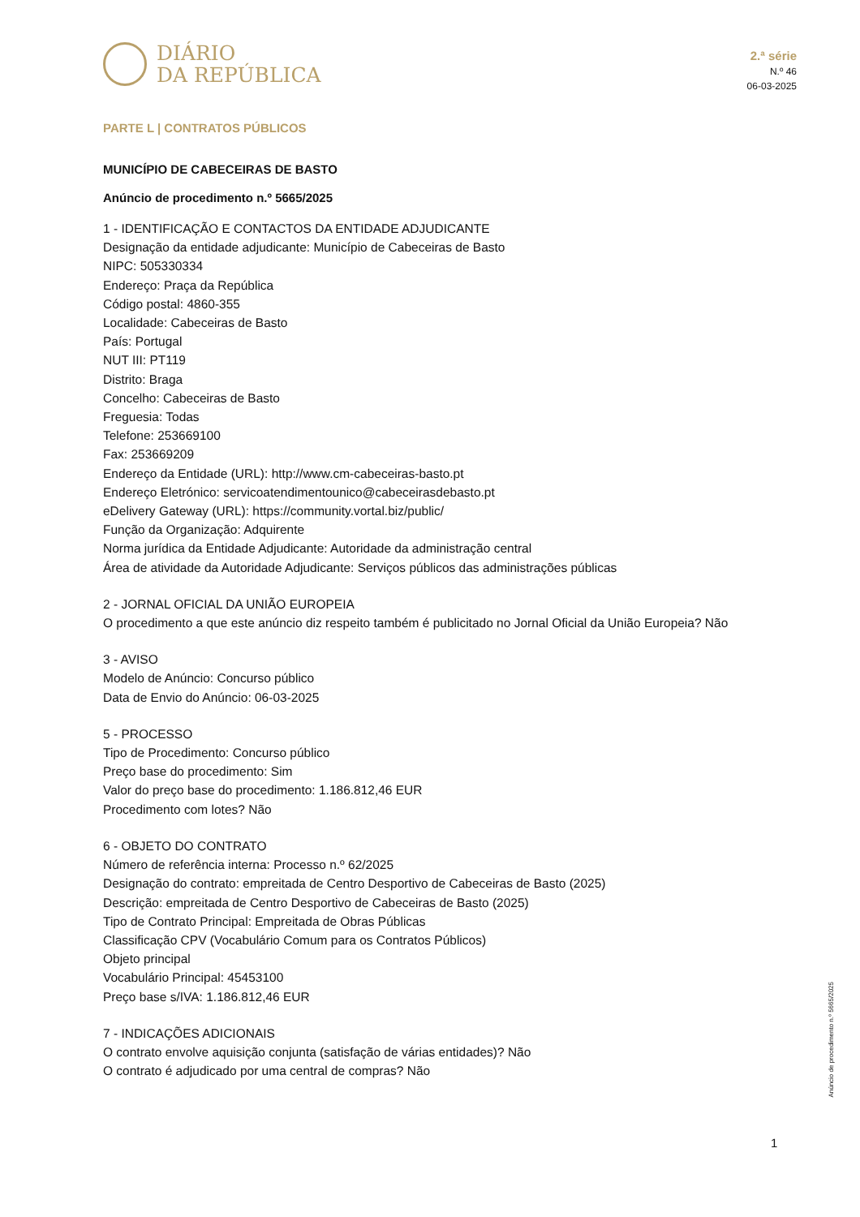DIÁRIO
DA REPÚBLICA
2.ª série
N.º 46
06-03-2025
PARTE L | CONTRATOS PÚBLICOS
MUNICÍPIO DE CABECEIRAS DE BASTO
Anúncio de procedimento n.º 5665/2025
1 - IDENTIFICAÇÃO E CONTACTOS DA ENTIDADE ADJUDICANTE
Designação da entidade adjudicante: Município de Cabeceiras de Basto
NIPC: 505330334
Endereço: Praça da República
Código postal: 4860-355
Localidade: Cabeceiras de Basto
País: Portugal
NUT III: PT119
Distrito: Braga
Concelho: Cabeceiras de Basto
Freguesia: Todas
Telefone: 253669100
Fax: 253669209
Endereço da Entidade (URL): http://www.cm-cabeceiras-basto.pt
Endereço Eletrónico: servicoatendimentounico@cabeceirasdebasto.pt
eDelivery Gateway (URL): https://community.vortal.biz/public/
Função da Organização: Adquirente
Norma jurídica da Entidade Adjudicante: Autoridade da administração central
Área de atividade da Autoridade Adjudicante: Serviços públicos das administrações públicas
2 - JORNAL OFICIAL DA UNIÃO EUROPEIA
O procedimento a que este anúncio diz respeito também é publicitado no Jornal Oficial da União Europeia? Não
3 - AVISO
Modelo de Anúncio: Concurso público
Data de Envio do Anúncio: 06-03-2025
5 - PROCESSO
Tipo de Procedimento: Concurso público
Preço base do procedimento: Sim
Valor do preço base do procedimento: 1.186.812,46 EUR
Procedimento com lotes? Não
6 - OBJETO DO CONTRATO
Número de referência interna: Processo n.º 62/2025
Designação do contrato: empreitada de Centro Desportivo de Cabeceiras de Basto (2025)
Descrição: empreitada de Centro Desportivo de Cabeceiras de Basto (2025)
Tipo de Contrato Principal: Empreitada de Obras Públicas
Classificação CPV (Vocabulário Comum para os Contratos Públicos)
Objeto principal
Vocabulário Principal: 45453100
Preço base s/IVA: 1.186.812,46 EUR
7 - INDICAÇÕES ADICIONAIS
O contrato envolve aquisição conjunta (satisfação de várias entidades)? Não
O contrato é adjudicado por uma central de compras? Não
Anúncio de procedimento n.º 5665/2025
1